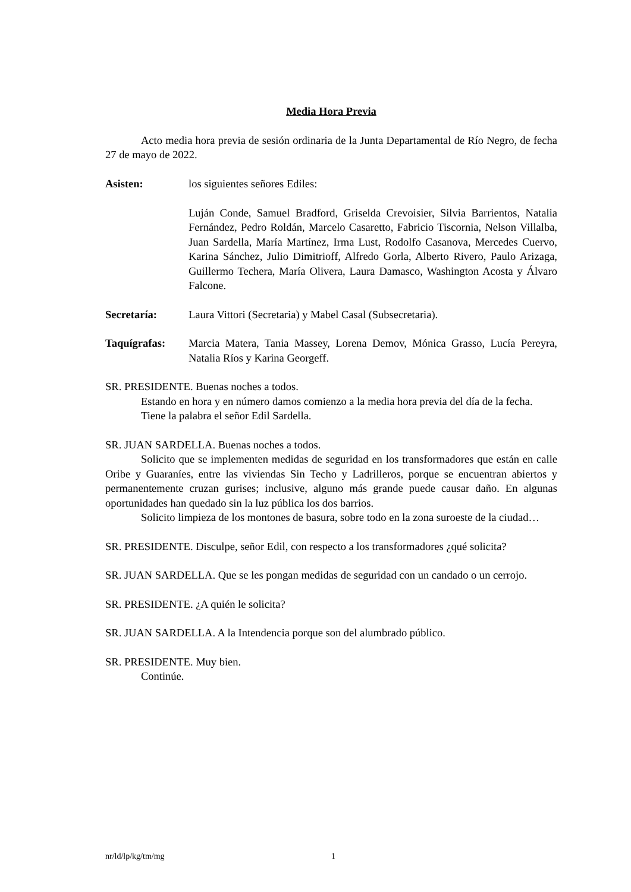Media Hora Previa
Acto media hora previa de sesión ordinaria de la Junta Departamental de Río Negro, de fecha 27 de mayo de 2022.
Asisten: los siguientes señores Ediles:
Luján Conde, Samuel Bradford, Griselda Crevoisier, Silvia Barrientos, Natalia Fernández, Pedro Roldán, Marcelo Casaretto, Fabricio Tiscornia, Nelson Villalba, Juan Sardella, María Martínez, Irma Lust, Rodolfo Casanova, Mercedes Cuervo, Karina Sánchez, Julio Dimitrioff, Alfredo Gorla, Alberto Rivero, Paulo Arizaga, Guillermo Techera, María Olivera, Laura Damasco, Washington Acosta y Álvaro Falcone.
Secretaría: Laura Vittori (Secretaria) y Mabel Casal (Subsecretaria).
Taquígrafas: Marcia Matera, Tania Massey, Lorena Demov, Mónica Grasso, Lucía Pereyra, Natalia Ríos y Karina Georgeff.
SR. PRESIDENTE. Buenas noches a todos.
Estando en hora y en número damos comienzo a la media hora previa del día de la fecha.
Tiene la palabra el señor Edil Sardella.
SR. JUAN SARDELLA. Buenas noches a todos.
Solicito que se implementen medidas de seguridad en los transformadores que están en calle Oribe y Guaraníes, entre las viviendas Sin Techo y Ladrilleros, porque se encuentran abiertos y permanentemente cruzan gurises; inclusive, alguno más grande puede causar daño. En algunas oportunidades han quedado sin la luz pública los dos barrios.
Solicito limpieza de los montones de basura, sobre todo en la zona suroeste de la ciudad…
SR. PRESIDENTE. Disculpe, señor Edil, con respecto a los transformadores ¿qué solicita?
SR. JUAN SARDELLA. Que se les pongan medidas de seguridad con un candado o un cerrojo.
SR. PRESIDENTE. ¿A quién le solicita?
SR. JUAN SARDELLA. A la Intendencia porque son del alumbrado público.
SR. PRESIDENTE. Muy bien.
Continúe.
nr/ld/lp/kg/tm/mg 1